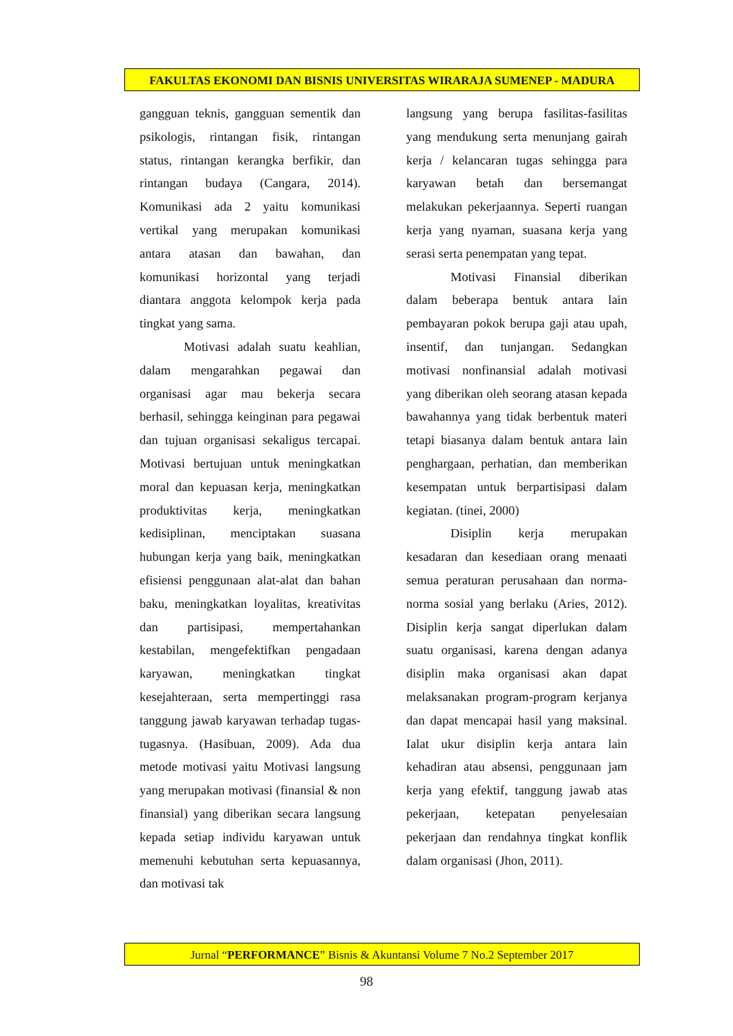FAKULTAS EKONOMI DAN BISNIS UNIVERSITAS WIRARAJA SUMENEP - MADURA
gangguan teknis, gangguan sementik dan psikologis, rintangan fisik, rintangan status, rintangan kerangka berfikir, dan rintangan budaya (Cangara, 2014). Komunikasi ada 2 yaitu komunikasi vertikal yang merupakan komunikasi antara atasan dan bawahan, dan komunikasi horizontal yang terjadi diantara anggota kelompok kerja pada tingkat yang sama.
Motivasi adalah suatu keahlian, dalam mengarahkan pegawai dan organisasi agar mau bekerja secara berhasil, sehingga keinginan para pegawai dan tujuan organisasi sekaligus tercapai. Motivasi bertujuan untuk meningkatkan moral dan kepuasan kerja, meningkatkan produktivitas kerja, meningkatkan kedisiplinan, menciptakan suasana hubungan kerja yang baik, meningkatkan efisiensi penggunaan alat-alat dan bahan baku, meningkatkan loyalitas, kreativitas dan partisipasi, mempertahankan kestabilan, mengefektifkan pengadaan karyawan, meningkatkan tingkat kesejahteraan, serta mempertinggi rasa tanggung jawab karyawan terhadap tugas-tugasnya. (Hasibuan, 2009). Ada dua metode motivasi yaitu Motivasi langsung yang merupakan motivasi (finansial & non finansial) yang diberikan secara langsung kepada setiap individu karyawan untuk memenuhi kebutuhan serta kepuasannya, dan motivasi tak
langsung yang berupa fasilitas-fasilitas yang mendukung serta menunjang gairah kerja / kelancaran tugas sehingga para karyawan betah dan bersemangat melakukan pekerjaannya. Seperti ruangan kerja yang nyaman, suasana kerja yang serasi serta penempatan yang tepat.
Motivasi Finansial diberikan dalam beberapa bentuk antara lain pembayaran pokok berupa gaji atau upah, insentif, dan tunjangan. Sedangkan motivasi nonfinansial adalah motivasi yang diberikan oleh seorang atasan kepada bawahannya yang tidak berbentuk materi tetapi biasanya dalam bentuk antara lain penghargaan, perhatian, dan memberikan kesempatan untuk berpartisipasi dalam kegiatan. (tinei, 2000)
Disiplin kerja merupakan kesadaran dan kesediaan orang menaati semua peraturan perusahaan dan norma-norma sosial yang berlaku (Aries, 2012). Disiplin kerja sangat diperlukan dalam suatu organisasi, karena dengan adanya disiplin maka organisasi akan dapat melaksanakan program-program kerjanya dan dapat mencapai hasil yang maksinal. Ialat ukur disiplin kerja antara lain kehadiran atau absensi, penggunaan jam kerja yang efektif, tanggung jawab atas pekerjaan, ketepatan penyelesaian pekerjaan dan rendahnya tingkat konflik dalam organisasi (Jhon, 2011).
Jurnal “PERFORMANCE” Bisnis & Akuntansi Volume 7 No.2 September 2017
98